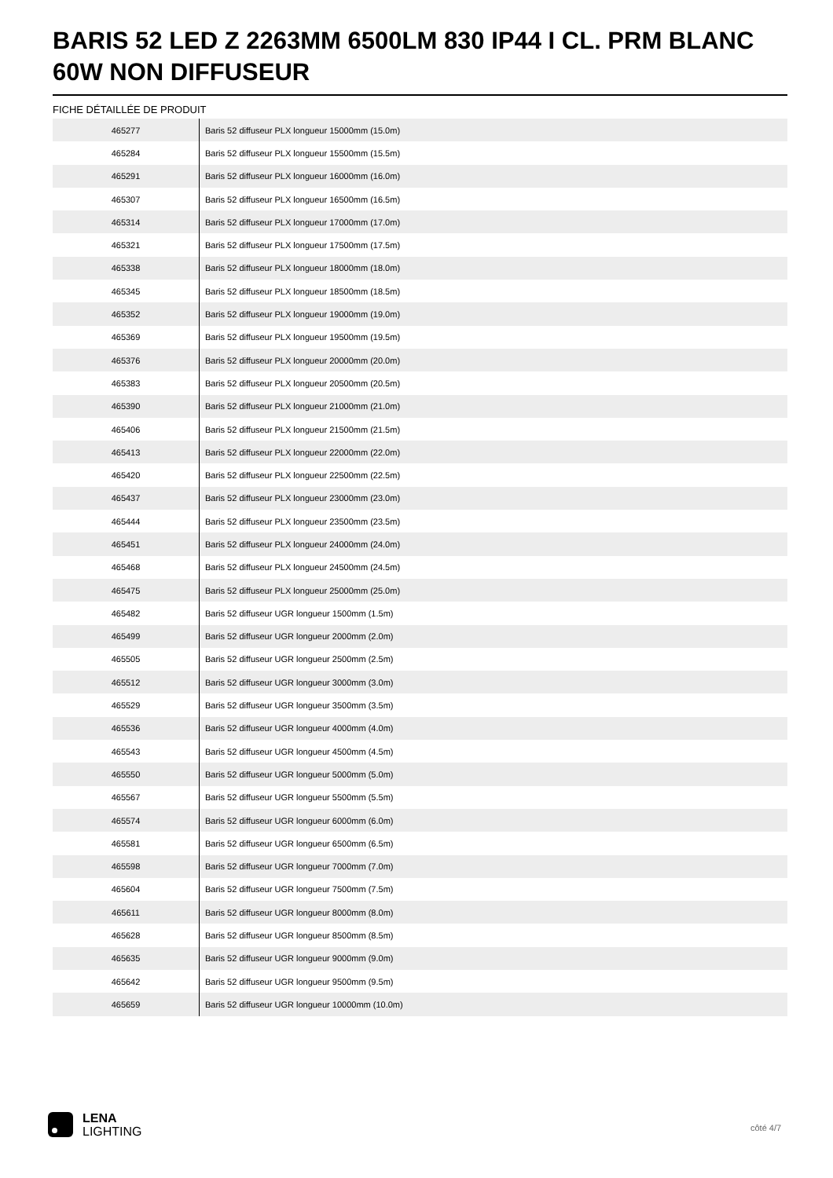BARIS 52 LED Z 2263MM 6500LM 830 IP44 I CL. PRM BLANC 60W NON DIFFUSEUR
FICHE DÉTAILLÉE DE PRODUIT
| 465277 | Baris 52 diffuseur PLX longueur 15000mm (15.0m) |
| 465284 | Baris 52 diffuseur PLX longueur 15500mm (15.5m) |
| 465291 | Baris 52 diffuseur PLX longueur 16000mm (16.0m) |
| 465307 | Baris 52 diffuseur PLX longueur 16500mm (16.5m) |
| 465314 | Baris 52 diffuseur PLX longueur 17000mm (17.0m) |
| 465321 | Baris 52 diffuseur PLX longueur 17500mm (17.5m) |
| 465338 | Baris 52 diffuseur PLX longueur 18000mm (18.0m) |
| 465345 | Baris 52 diffuseur PLX longueur 18500mm (18.5m) |
| 465352 | Baris 52 diffuseur PLX longueur 19000mm (19.0m) |
| 465369 | Baris 52 diffuseur PLX longueur 19500mm (19.5m) |
| 465376 | Baris 52 diffuseur PLX longueur 20000mm (20.0m) |
| 465383 | Baris 52 diffuseur PLX longueur 20500mm (20.5m) |
| 465390 | Baris 52 diffuseur PLX longueur 21000mm (21.0m) |
| 465406 | Baris 52 diffuseur PLX longueur 21500mm (21.5m) |
| 465413 | Baris 52 diffuseur PLX longueur 22000mm (22.0m) |
| 465420 | Baris 52 diffuseur PLX longueur 22500mm (22.5m) |
| 465437 | Baris 52 diffuseur PLX longueur 23000mm (23.0m) |
| 465444 | Baris 52 diffuseur PLX longueur 23500mm (23.5m) |
| 465451 | Baris 52 diffuseur PLX longueur 24000mm (24.0m) |
| 465468 | Baris 52 diffuseur PLX longueur 24500mm (24.5m) |
| 465475 | Baris 52 diffuseur PLX longueur 25000mm (25.0m) |
| 465482 | Baris 52 diffuseur UGR longueur 1500mm (1.5m) |
| 465499 | Baris 52 diffuseur UGR longueur 2000mm (2.0m) |
| 465505 | Baris 52 diffuseur UGR longueur 2500mm (2.5m) |
| 465512 | Baris 52 diffuseur UGR longueur 3000mm (3.0m) |
| 465529 | Baris 52 diffuseur UGR longueur 3500mm (3.5m) |
| 465536 | Baris 52 diffuseur UGR longueur 4000mm (4.0m) |
| 465543 | Baris 52 diffuseur UGR longueur 4500mm (4.5m) |
| 465550 | Baris 52 diffuseur UGR longueur 5000mm (5.0m) |
| 465567 | Baris 52 diffuseur UGR longueur 5500mm (5.5m) |
| 465574 | Baris 52 diffuseur UGR longueur 6000mm (6.0m) |
| 465581 | Baris 52 diffuseur UGR longueur 6500mm (6.5m) |
| 465598 | Baris 52 diffuseur UGR longueur 7000mm (7.0m) |
| 465604 | Baris 52 diffuseur UGR longueur 7500mm (7.5m) |
| 465611 | Baris 52 diffuseur UGR longueur 8000mm (8.0m) |
| 465628 | Baris 52 diffuseur UGR longueur 8500mm (8.5m) |
| 465635 | Baris 52 diffuseur UGR longueur 9000mm (9.0m) |
| 465642 | Baris 52 diffuseur UGR longueur 9500mm (9.5m) |
| 465659 | Baris 52 diffuseur UGR longueur 10000mm (10.0m) |
LENA
LIGHTING
côté 4/7